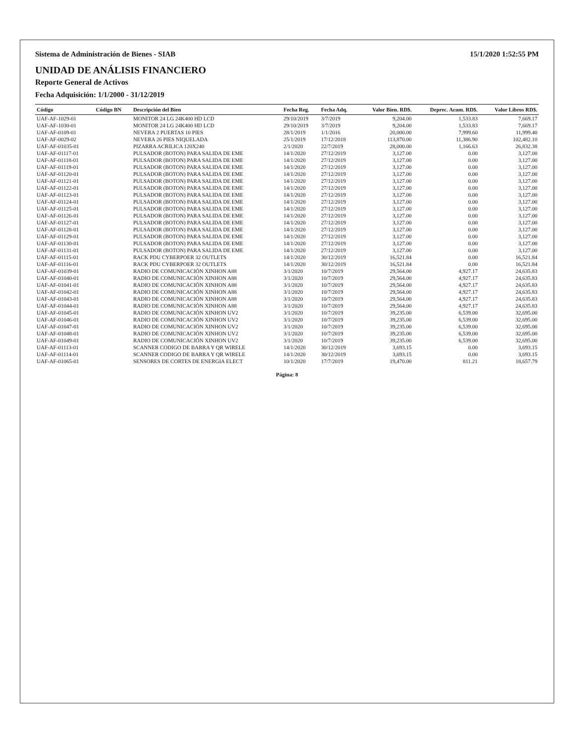Sistema de Administración de Bienes - SIAB 15/1/2020 1:52:55 PM
UNIDAD DE ANÁLISIS FINANCIERO
Reporte General de Activos
Fecha Adquisición: 1/1/2000 - 31/12/2019
| Código | Código BN | Descripción del Bien | Fecha Reg. | Fecha Adq. | Valor Bien. RD$. | Deprec. Acum. RD$. | Valor Libros RD$. |
| --- | --- | --- | --- | --- | --- | --- | --- |
| UAF-AF-1029-01 | | MONITOR 24 LG 24K400 HD LCD | 29/10/2019 | 3/7/2019 | 9,204.00 | 1,533.83 | 7,669.17 |
| UAF-AF-1030-01 | | MONITOR 24 LG 24K400 HD LCD | 29/10/2019 | 3/7/2019 | 9,204.00 | 1,533.83 | 7,669.17 |
| UAF-AF-0109-01 | | NEVERA 2 PUERTAS 10 PIES | 28/1/2019 | 1/1/2016 | 20,000.00 | 7,999.60 | 11,999.40 |
| UAF-AF-0029-02 | | NEVERA 26 PIES NIQUELADA | 25/1/2019 | 17/12/2018 | 113,870.00 | 11,386.90 | 102,482.10 |
| UAF-AF-01035-01 | | PIZARRA ACRILICA 120X240 | 2/1/2020 | 22/7/2019 | 28,000.00 | 1,166.63 | 26,832.38 |
| UAF-AF-01117-01 | | PULSADOR (BOTON) PARA SALIDA DE EME | 14/1/2020 | 27/12/2019 | 3,127.00 | 0.00 | 3,127.00 |
| UAF-AF-01118-01 | | PULSADOR (BOTON) PARA SALIDA DE EME | 14/1/2020 | 27/12/2019 | 3,127.00 | 0.00 | 3,127.00 |
| UAF-AF-01119-01 | | PULSADOR (BOTON) PARA SALIDA DE EME | 14/1/2020 | 27/12/2019 | 3,127.00 | 0.00 | 3,127.00 |
| UAF-AF-01120-01 | | PULSADOR (BOTON) PARA SALIDA DE EME | 14/1/2020 | 27/12/2019 | 3,127.00 | 0.00 | 3,127.00 |
| UAF-AF-01121-01 | | PULSADOR (BOTON) PARA SALIDA DE EME | 14/1/2020 | 27/12/2019 | 3,127.00 | 0.00 | 3,127.00 |
| UAF-AF-01122-01 | | PULSADOR (BOTON) PARA SALIDA DE EME | 14/1/2020 | 27/12/2019 | 3,127.00 | 0.00 | 3,127.00 |
| UAF-AF-01123-01 | | PULSADOR (BOTON) PARA SALIDA DE EME | 14/1/2020 | 27/12/2019 | 3,127.00 | 0.00 | 3,127.00 |
| UAF-AF-01124-01 | | PULSADOR (BOTON) PARA SALIDA DE EME | 14/1/2020 | 27/12/2019 | 3,127.00 | 0.00 | 3,127.00 |
| UAF-AF-01125-01 | | PULSADOR (BOTON) PARA SALIDA DE EME | 14/1/2020 | 27/12/2019 | 3,127.00 | 0.00 | 3,127.00 |
| UAF-AF-01126-01 | | PULSADOR (BOTON) PARA SALIDA DE EME | 14/1/2020 | 27/12/2019 | 3,127.00 | 0.00 | 3,127.00 |
| UAF-AF-01127-01 | | PULSADOR (BOTON) PARA SALIDA DE EME | 14/1/2020 | 27/12/2019 | 3,127.00 | 0.00 | 3,127.00 |
| UAF-AF-01128-01 | | PULSADOR (BOTON) PARA SALIDA DE EME | 14/1/2020 | 27/12/2019 | 3,127.00 | 0.00 | 3,127.00 |
| UAF-AF-01129-01 | | PULSADOR (BOTON) PARA SALIDA DE EME | 14/1/2020 | 27/12/2019 | 3,127.00 | 0.00 | 3,127.00 |
| UAF-AF-01130-01 | | PULSADOR (BOTON) PARA SALIDA DE EME | 14/1/2020 | 27/12/2019 | 3,127.00 | 0.00 | 3,127.00 |
| UAF-AF-01131-01 | | PULSADOR (BOTON) PARA SALIDA DE EME | 14/1/2020 | 27/12/2019 | 3,127.00 | 0.00 | 3,127.00 |
| UAF-AF-01115-01 | | RACK PDU CYBERPOER 32 OUTLETS | 14/1/2020 | 30/12/2019 | 16,521.84 | 0.00 | 16,521.84 |
| UAF-AF-01116-01 | | RACK PDU CYBERPOER 32 OUTLETS | 14/1/2020 | 30/12/2019 | 16,521.84 | 0.00 | 16,521.84 |
| UAF-AF-01039-01 | | RADIO DE COMUNICACIÓN XINHON A88 | 3/1/2020 | 10/7/2019 | 29,564.00 | 4,927.17 | 24,635.83 |
| UAF-AF-01040-01 | | RADIO DE COMUNICACIÓN XINHON A88 | 3/1/2020 | 10/7/2019 | 29,564.00 | 4,927.17 | 24,635.83 |
| UAF-AF-01041-01 | | RADIO DE COMUNICACIÓN XINHON A88 | 3/1/2020 | 10/7/2019 | 29,564.00 | 4,927.17 | 24,635.83 |
| UAF-AF-01042-01 | | RADIO DE COMUNICACIÓN XINHON A88 | 3/1/2020 | 10/7/2019 | 29,564.00 | 4,927.17 | 24,635.83 |
| UAF-AF-01043-01 | | RADIO DE COMUNICACIÓN XINHON A88 | 3/1/2020 | 10/7/2019 | 29,564.00 | 4,927.17 | 24,635.83 |
| UAF-AF-01044-01 | | RADIO DE COMUNICACIÓN XINHON A88 | 3/1/2020 | 10/7/2019 | 29,564.00 | 4,927.17 | 24,635.83 |
| UAF-AF-01045-01 | | RADIO DE COMUNICACIÓN XINHON UV2 | 3/1/2020 | 10/7/2019 | 39,235.00 | 6,539.00 | 32,695.00 |
| UAF-AF-01046-01 | | RADIO DE COMUNICACIÓN XINHON UV2 | 3/1/2020 | 10/7/2019 | 39,235.00 | 6,539.00 | 32,695.00 |
| UAF-AF-01047-01 | | RADIO DE COMUNICACIÓN XINHON UV2 | 3/1/2020 | 10/7/2019 | 39,235.00 | 6,539.00 | 32,695.00 |
| UAF-AF-01048-01 | | RADIO DE COMUNICACIÓN XINHON UV2 | 3/1/2020 | 10/7/2019 | 39,235.00 | 6,539.00 | 32,695.00 |
| UAF-AF-01049-01 | | RADIO DE COMUNICACIÓN XINHON UV2 | 3/1/2020 | 10/7/2019 | 39,235.00 | 6,539.00 | 32,695.00 |
| UAF-AF-01113-01 | | SCANNER CODIGO DE BARRA Y QR WIRELE | 14/1/2020 | 30/12/2019 | 3,693.15 | 0.00 | 3,693.15 |
| UAF-AF-01114-01 | | SCANNER CODIGO DE BARRA Y QR WIRELE | 14/1/2020 | 30/12/2019 | 3,693.15 | 0.00 | 3,693.15 |
| UAF-AF-01065-01 | | SENSORES DE CORTES DE ENERGIA ELECT | 10/1/2020 | 17/7/2019 | 19,470.00 | 811.21 | 18,657.79 |
Página: 8